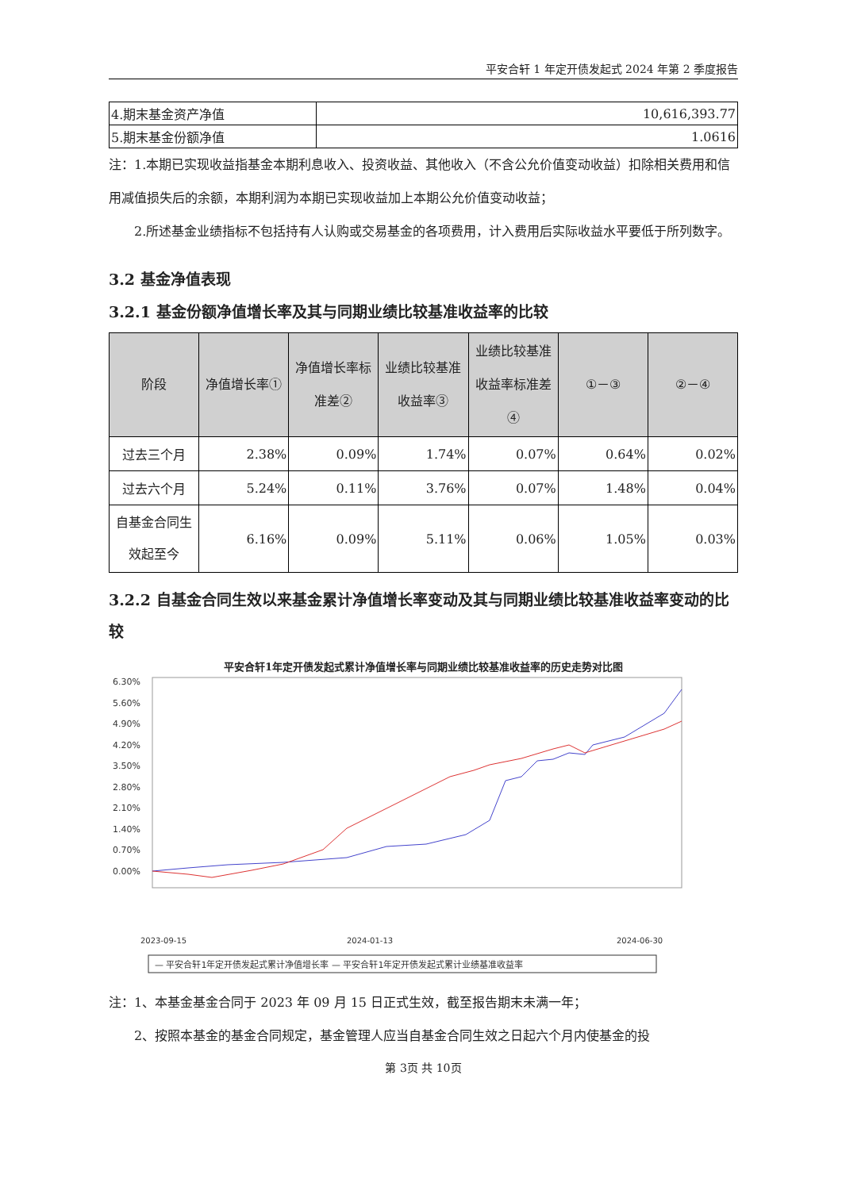平安合轩 1 年定开债发起式 2024 年第 2 季度报告
| 4.期末基金资产净值 | 10,616,393.77 |
| 5.期末基金份额净值 | 1.0616 |
注：1.本期已实现收益指基金本期利息收入、投资收益、其他收入（不含公允价值变动收益）扣除相关费用和信用减值损失后的余额，本期利润为本期已实现收益加上本期公允价值变动收益；
2.所述基金业绩指标不包括持有人认购或交易基金的各项费用，计入费用后实际收益水平要低于所列数字。
3.2 基金净值表现
3.2.1 基金份额净值增长率及其与同期业绩比较基准收益率的比较
| 阶段 | 净值增长率① | 净值增长率标准差② | 业绩比较基准收益率③ | 业绩比较基准收益率标准差④ | ①－③ | ②－④ |
| --- | --- | --- | --- | --- | --- | --- |
| 过去三个月 | 2.38% | 0.09% | 1.74% | 0.07% | 0.64% | 0.02% |
| 过去六个月 | 5.24% | 0.11% | 3.76% | 0.07% | 1.48% | 0.04% |
| 自基金合同生效起至今 | 6.16% | 0.09% | 5.11% | 0.06% | 1.05% | 0.03% |
3.2.2 自基金合同生效以来基金累计净值增长率变动及其与同期业绩比较基准收益率变动的比较
平安合轩1年定开债发起式累计净值增长率与同期业绩比较基准收益率的历史走势对比图
6.30%
5.60%
4.90%
4.20%
3.50%
2.80%
2.10%
1.40%
0.70%
0.00%
2023-09-15
2024-01-13
2024-06-30
— 平安合轩1年定开债发起式累计净值增长率 — 平安合轩1年定开债发起式累计业绩基准收益率
注：1、本基金基金合同于 2023 年 09 月 15 日正式生效，截至报告期末未满一年；
2、按照本基金的基金合同规定，基金管理人应当自基金合同生效之日起六个月内使基金的投
第 3页 共 10页